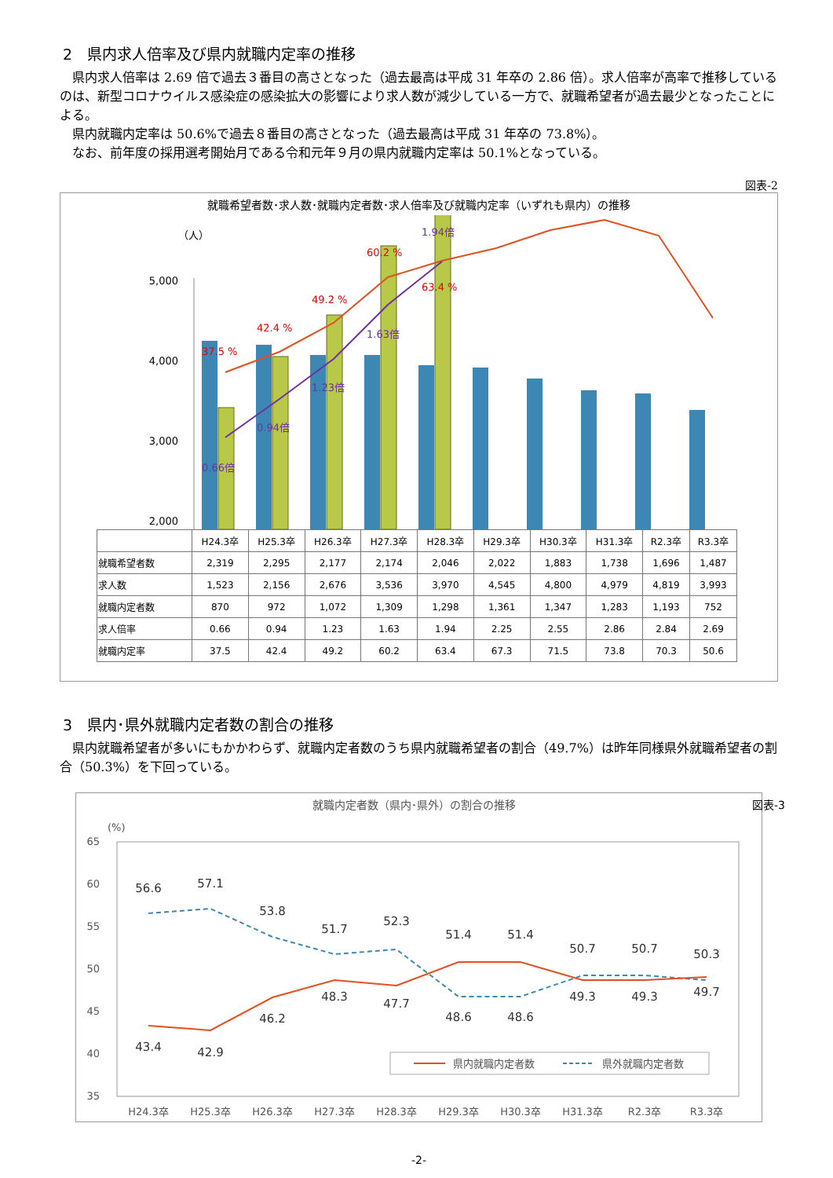2　県内求人倍率及び県内就職内定率の推移
県内求人倍率は 2.69 倍で過去３番目の高さとなった（過去最高は平成 31 年卒の 2.86 倍）。求人倍率が高率で推移しているのは、新型コロナウイルス感染症の感染拡大の影響により求人数が減少している一方で、就職希望者が過去最少となったことによる。
県内就職内定率は 50.6%で過去８番目の高さとなった（過去最高は平成 31 年卒の 73.8%）。
なお、前年度の採用選考開始月である令和元年９月の県内就職内定率は 50.1%となっている。
図表-2
就職希望者数･求人数･就職内定者数･求人倍率及び就職内定率（いずれも県内）の推移
（人）
5,000
4,000
3,000
2,000
37.5 %
42.4 %
49.2 %
60.2 %
63.4 %
0.66倍
0.94倍
1.23倍
1.63倍
1.94倍
| | H24.3卒 | H25.3卒 | H26.3卒 | H27.3卒 | H28.3卒 | H29.3卒 | H30.3卒 | H31.3卒 | R2.3卒 | R3.3卒 |
| 就職希望者数 | 2,319 | 2,295 | 2,177 | 2,174 | 2,046 | 2,022 | 1,883 | 1,738 | 1,696 | 1,487 |
| 求人数 | 1,523 | 2,156 | 2,676 | 3,536 | 3,970 | 4,545 | 4,800 | 4,979 | 4,819 | 3,993 |
| 就職内定者数 | 870 | 972 | 1,072 | 1,309 | 1,298 | 1,361 | 1,347 | 1,283 | 1,193 | 752 |
| 求人倍率 | 0.66 | 0.94 | 1.23 | 1.63 | 1.94 | 2.25 | 2.55 | 2.86 | 2.84 | 2.69 |
| 就職内定率 | 37.5 | 42.4 | 49.2 | 60.2 | 63.4 | 67.3 | 71.5 | 73.8 | 70.3 | 50.6 |
3　県内･県外就職内定者数の割合の推移
県内就職希望者が多いにもかかわらず、就職内定者数のうち県内就職希望者の割合（49.7%）は昨年同様県外就職希望者の割合（50.3%）を下回っている。
就職内定者数（県内･県外）の割合の推移 図表-3
(%)
65
60
55
50
45
40
35
56.6
57.1
53.8
51.7
52.3
51.4
51.4
50.7
50.7
50.3
43.4
42.9
46.2
48.3
47.7
48.6
48.6
49.3
49.3
49.7
H24.3卒
H25.3卒
H26.3卒
H27.3卒
H28.3卒
H29.3卒
H30.3卒
H31.3卒
R2.3卒
R3.3卒
県内就職内定者数
県外就職内定者数
-2-